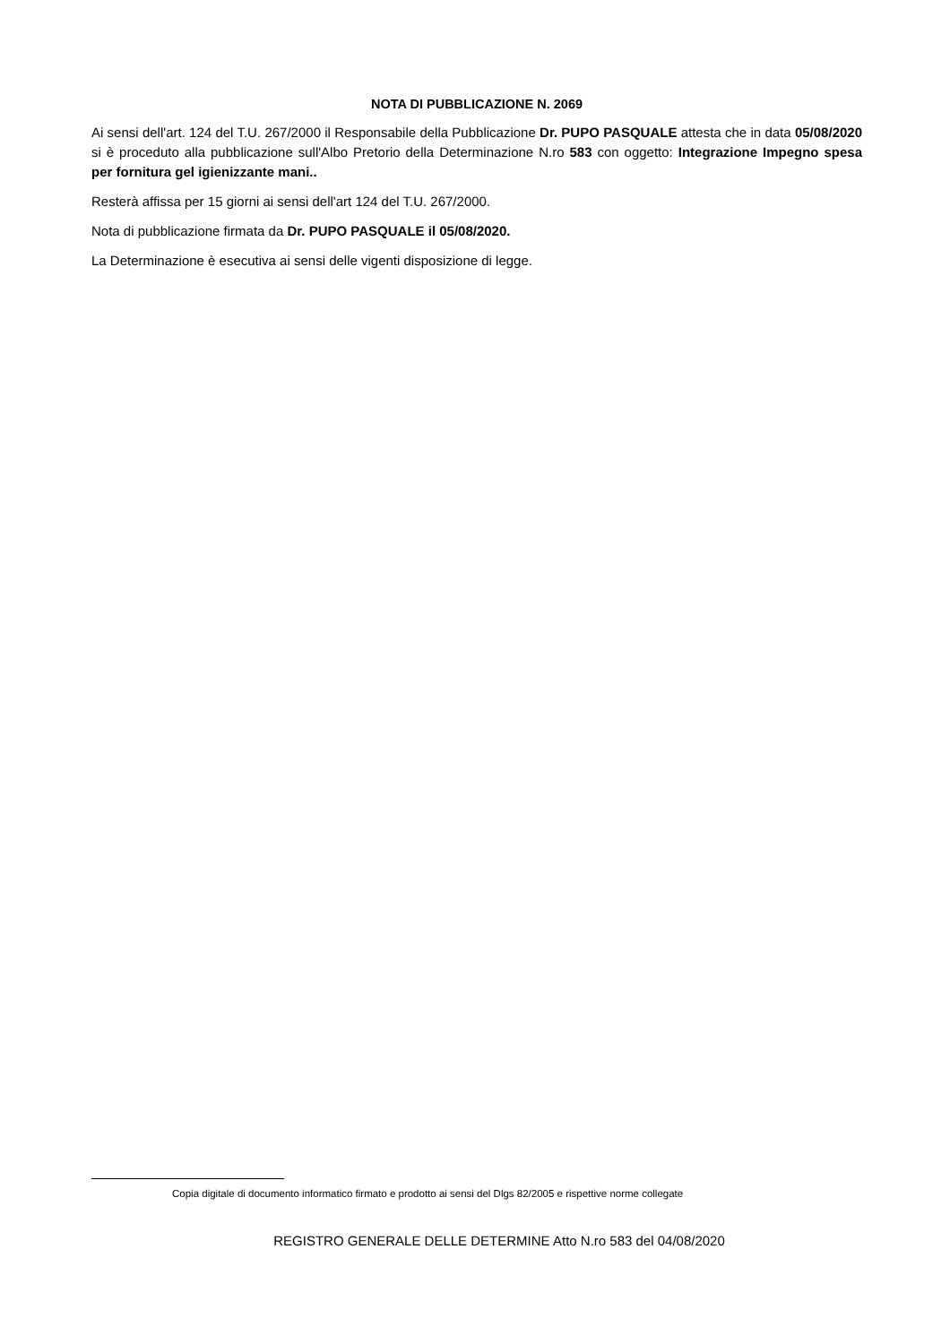NOTA DI PUBBLICAZIONE N. 2069
Ai sensi dell'art. 124 del T.U. 267/2000 il Responsabile della Pubblicazione Dr. PUPO PASQUALE attesta che in data 05/08/2020 si è proceduto alla pubblicazione sull'Albo Pretorio della Determinazione N.ro 583 con oggetto: Integrazione Impegno spesa per fornitura gel igienizzante mani..
Resterà affissa per 15 giorni ai sensi dell'art 124 del T.U. 267/2000.
Nota di pubblicazione firmata da Dr. PUPO PASQUALE il 05/08/2020.
La Determinazione è esecutiva ai sensi delle vigenti disposizione di legge.
Copia digitale di documento informatico firmato e prodotto ai sensi del Dlgs 82/2005 e rispettive norme collegate
REGISTRO GENERALE DELLE DETERMINE Atto N.ro 583 del 04/08/2020